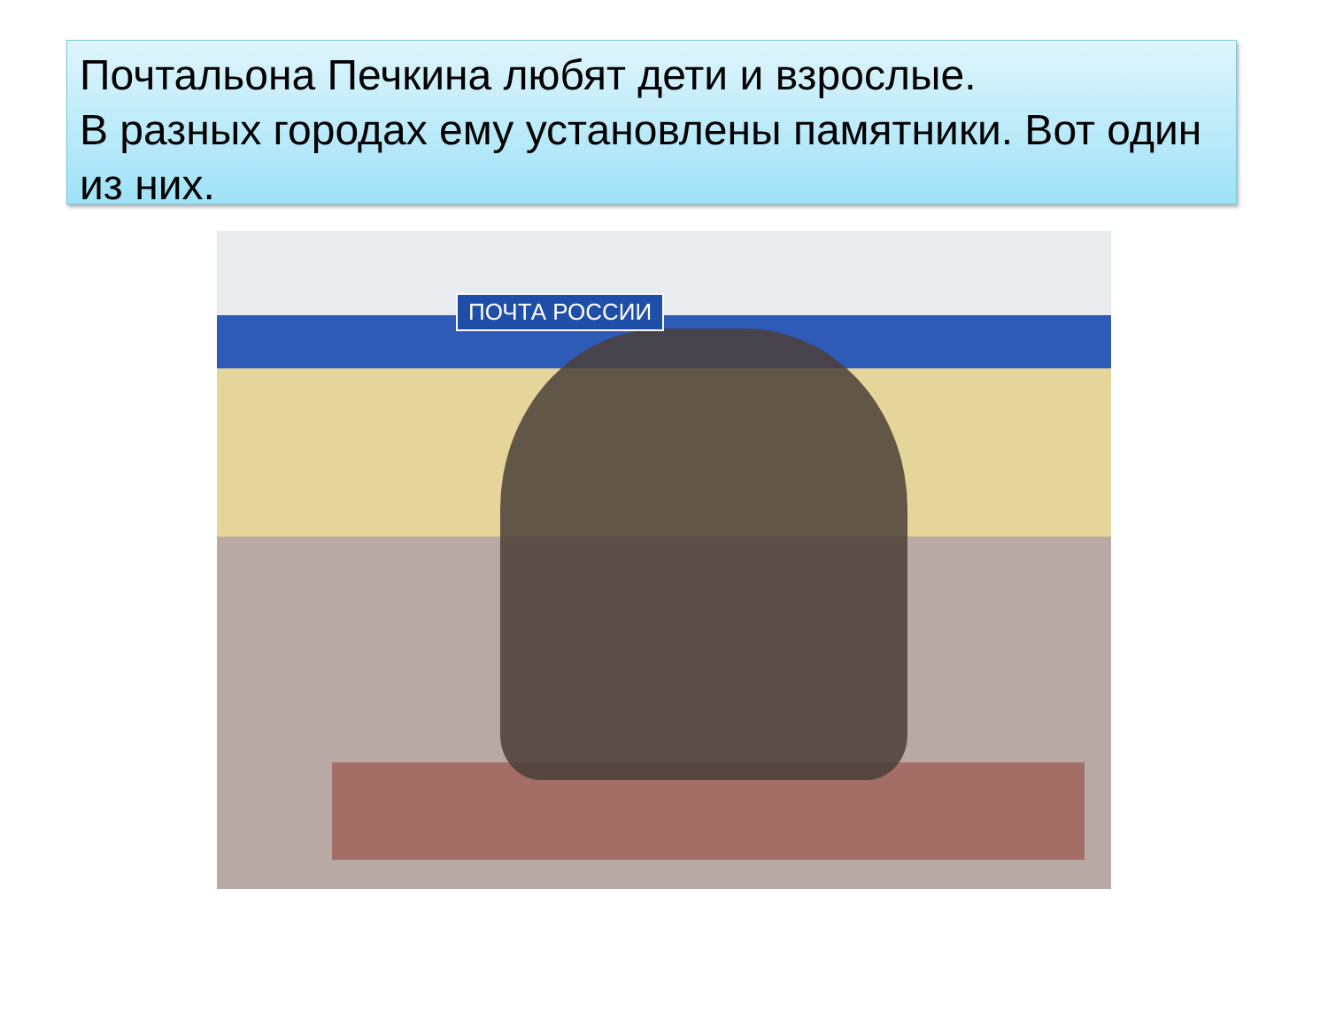Почтальона Печкина любят дети и взрослые.
В разных городах ему установлены памятники. Вот один из них.
ПОЧТА РОССИИ